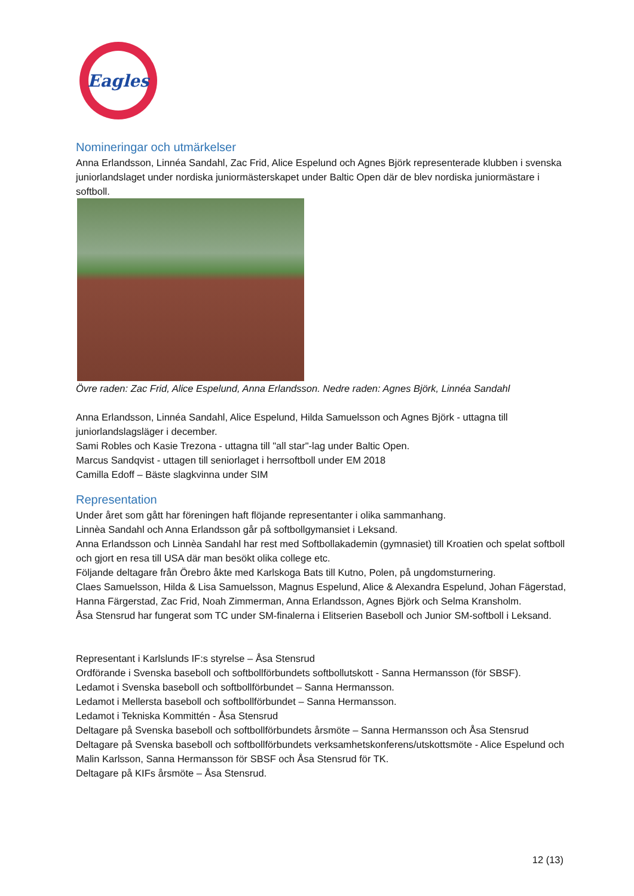Eagles
Nomineringar och utmärkelser
Anna Erlandsson, Linnéa Sandahl, Zac Frid, Alice Espelund och Agnes Björk representerade klubben i svenska juniorlandslaget under nordiska juniormästerskapet under Baltic Open där de blev nordiska juniormästare i softboll.
Övre raden: Zac Frid, Alice Espelund, Anna Erlandsson. Nedre raden: Agnes Björk, Linnéa Sandahl
Anna Erlandsson, Linnéa Sandahl, Alice Espelund, Hilda Samuelsson och Agnes Björk - uttagna till juniorlandslagsläger i december.
Sami Robles och Kasie Trezona - uttagna till "all star"-lag under Baltic Open.
Marcus Sandqvist - uttagen till seniorlaget i herrsoftboll under EM 2018
Camilla Edoff – Bäste slagkvinna under SIM
Representation
Under året som gått har föreningen haft flöjande representanter i olika sammanhang.
Linnèa Sandahl och Anna Erlandsson går på softbollgymansiet i Leksand.
Anna Erlandsson och Linnèa Sandahl har rest med Softbollakademin (gymnasiet) till Kroatien och spelat softboll och gjort en resa till USA där man besökt olika college etc.
Följande deltagare från Örebro åkte med Karlskoga Bats till Kutno, Polen, på ungdomsturnering.
Claes Samuelsson, Hilda & Lisa Samuelsson, Magnus Espelund, Alice & Alexandra Espelund, Johan Fägerstad, Hanna Färgerstad, Zac Frid, Noah Zimmerman, Anna Erlandsson, Agnes Björk och Selma Kransholm.
Åsa Stensrud har fungerat som TC under SM-finalerna i Elitserien Baseboll och Junior SM-softboll i Leksand.
Representant i Karlslunds IF:s styrelse – Åsa Stensrud
Ordförande i Svenska baseboll och softbollförbundets softbollutskott - Sanna Hermansson (för SBSF).
Ledamot i Svenska baseboll och softbollförbundet – Sanna Hermansson.
Ledamot i Mellersta baseboll och softbollförbundet – Sanna Hermansson.
Ledamot i Tekniska Kommittén - Åsa Stensrud
Deltagare på Svenska baseboll och softbollförbundets årsmöte – Sanna Hermansson och Åsa Stensrud
Deltagare på Svenska baseboll och softbollförbundets verksamhetskonferens/utskottsmöte - Alice Espelund och Malin Karlsson, Sanna Hermansson för SBSF och Åsa Stensrud för TK.
Deltagare på KIFs årsmöte – Åsa Stensrud.
12 (13)